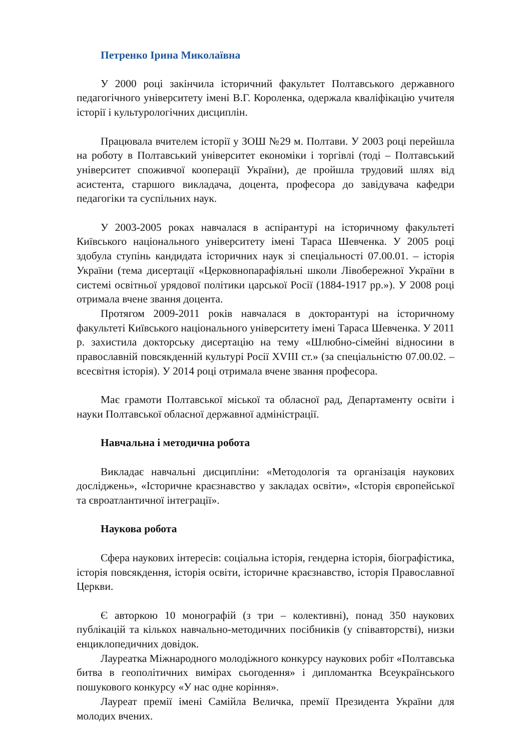Петренко Ірина Миколаївна
У 2000 році закінчила історичний факультет Полтавського державного педагогічного університету імені В.Г. Короленка, одержала кваліфікацію учителя історії і культурологічних дисциплін.
Працювала вчителем історії у ЗОШ №29 м. Полтави. У 2003 році перейшла на роботу в Полтавський університет економіки і торгівлі (тоді – Полтавський університет споживчої кооперації України), де пройшла трудовий шлях від асистента, старшого викладача, доцента, професора до завідувача кафедри педагогіки та суспільних наук.
У 2003-2005 роках навчалася в аспірантурі на історичному факультеті Київського національного університету імені Тараса Шевченка. У 2005 році здобула ступінь кандидата історичних наук зі спеціальності 07.00.01. – історія України (тема дисертації «Церковнопарафіяльні школи Лівобережної України в системі освітньої урядової політики царської Росії (1884-1917 рр.»). У 2008 році отримала вчене звання доцента.
Протягом 2009-2011 років навчалася в докторантурі на історичному факультеті Київського національного університету імені Тараса Шевченка. У 2011 р. захистила докторську дисертацію на тему «Шлюбно-сімейні відносини в православній повсякденній культурі Росії XVIII ст.» (за спеціальністю 07.00.02. – всесвітня історія). У 2014 році отримала вчене звання професора.
Має грамоти Полтавської міської та обласної рад, Департаменту освіти і науки Полтавської обласної державної адміністрації.
Навчальна і методична робота
Викладає навчальні дисципліни: «Методологія та організація наукових досліджень», «Історичне краєзнавство у закладах освіти», «Історія європейської та євроатлантичної інтеграції».
Наукова робота
Сфера наукових інтересів: соціальна історія, гендерна історія, біографістика, історія повсякдення, історія освіти, історичне краєзнавство, історія Православної Церкви.
Є авторкою 10 монографій (з три – колективні), понад 350 наукових публікацій та кількох навчально-методичних посібників (у співавторстві), низки енциклопедичних довідок.
Лауреатка Міжнародного молодіжного конкурсу наукових робіт «Полтавська битва в геополітичних вимірах сьогодення» і дипломантка Всеукраїнського пошукового конкурсу «У нас одне коріння».
Лауреат премії імені Самійла Величка, премії Президента України для молодих вчених.